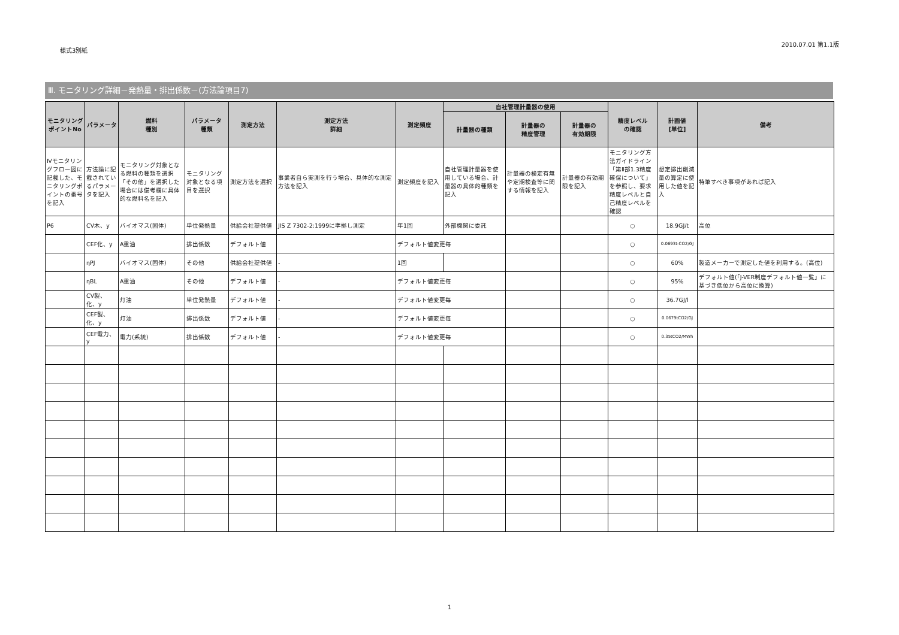様式3別紙
2010.07.01 第1.1版
Ⅲ. モニタリング詳細－発熱量・排出係数－(方法論項目7)
| モニタリング ポイントNo | パラメータ | 燃料 種別 | パラメータ 種類 | 測定方法 | 測定方法 詳細 | 測定頻度 | 自社管理計量器の使用 | | | 精度レベル の確認 | 計画値 [単位] | 備考 |
| --- | --- | --- | --- | --- | --- | --- | --- | --- | --- | --- | --- | --- |
| | | | | | | | 計量器の種類 | 計量器の 精度管理 | 計量器の 有効期限 | | | |
| Ⅳモニタリングフロー図に記載した、モニタリングポイントの番号を記入 | 方法論に記載されているパラメータを記入 | モニタリング対象となる燃料の種類を選択「その他」を選択した場合には備考欄に具体的な燃料名を記入 | モニタリング対象となる項目を選択 | 測定方法を選択 | 事業者自ら実測を行う場合、具体的な測定方法を記入 | 測定頻度を記入 | 自社管理計量器を使用している場合、計量器の具体的種類を記入 | 計量器の検定有無や定期検査等に関する情報を記入 | 計量器の有効期限を記入 | モニタリング方法ガイドライン「第Ⅱ部1.3精度確保について」を参照し、要求精度レベルと自己精度レベルを確認 | 想定排出削減量の算定に使用した値を記入 | 特筆すべき事項があれば記入 |
| P6 | CV木、y | バイオマス(固体) | 単位発熱量 | 供給会社提供値 | JIS Z 7302-2:1999に準拠し測定 | 年1回 | 外部機関に委託 | | | ○ | 18.9GJ/t | 高位 |
| | CEF化、y | A重油 | 排出係数 | デフォルト値 | | デフォルト値変更毎 | | | | ○ | 0.0693t-CO2/GJ | |
| | ηPJ | バイオマス(固体) | その他 | 供給会社提供値 | - | 1回 | | | | ○ | 60% | 製造メーカーで測定した値を利用する。(高位) |
| | ηBL | A重油 | その他 | デフォルト値 | - | デフォルト値変更毎 | | | | ○ | 95% | デフォルト値(「J-VER制度デフォルト値一覧」に基づき低位から高位に換算) |
| | CV製、化、y | 灯油 | 単位発熱量 | デフォルト値 | - | デフォルト値変更毎 | | | | ○ | 36.7GJ/l | |
| | CEF製、化、y | 灯油 | 排出係数 | デフォルト値 | - | デフォルト値変更毎 | | | | ○ | 0.0679tCO2/GJ | |
| | CEF電力、y | 電力(系統) | 排出係数 | デフォルト値 | - | デフォルト値変更毎 | | | | ○ | 0.35tCO2/MWh | |
1